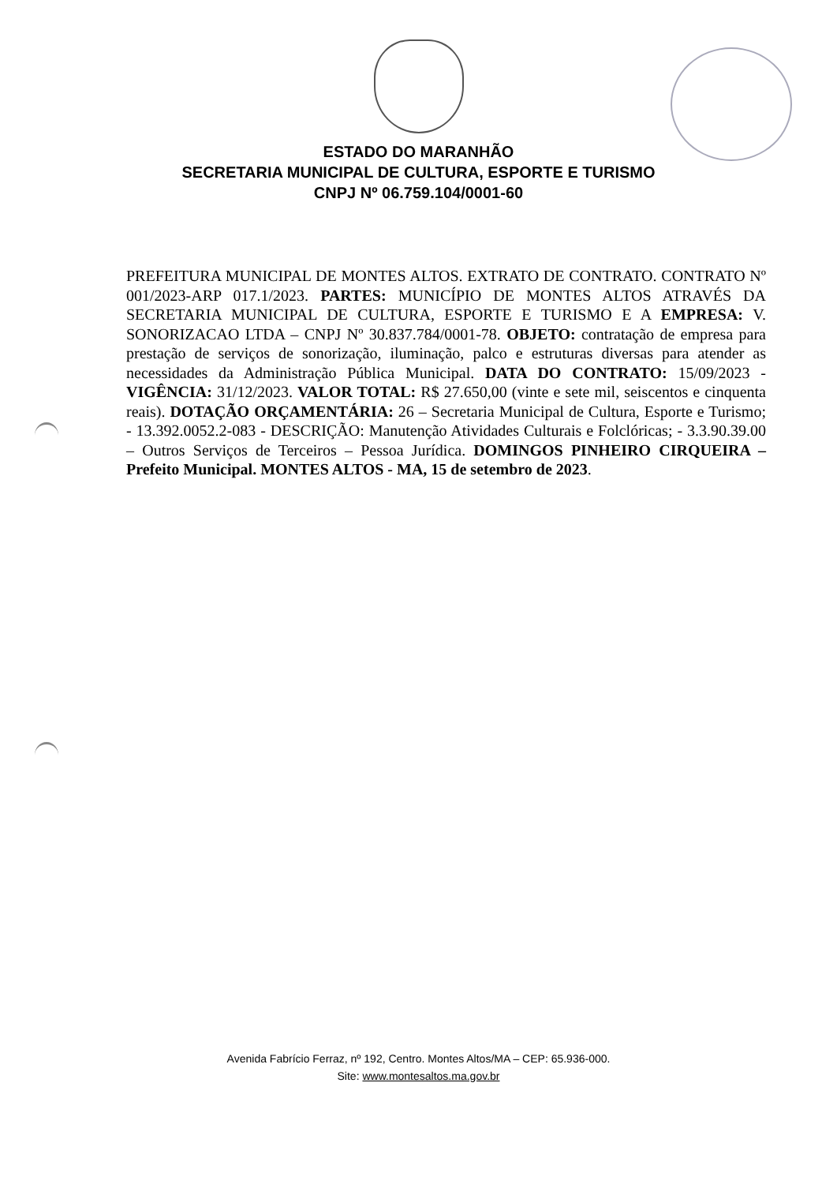ESTADO DO MARANHÃO
SECRETARIA MUNICIPAL DE CULTURA, ESPORTE E TURISMO
CNPJ Nº 06.759.104/0001-60
PREFEITURA MUNICIPAL DE MONTES ALTOS. EXTRATO DE CONTRATO. CONTRATO Nº 001/2023-ARP 017.1/2023. PARTES: MUNICÍPIO DE MONTES ALTOS ATRAVÉS DA SECRETARIA MUNICIPAL DE CULTURA, ESPORTE E TURISMO E A EMPRESA: V. SONORIZACAO LTDA – CNPJ Nº 30.837.784/0001-78. OBJETO: contratação de empresa para prestação de serviços de sonorização, iluminação, palco e estruturas diversas para atender as necessidades da Administração Pública Municipal. DATA DO CONTRATO: 15/09/2023 - VIGÊNCIA: 31/12/2023. VALOR TOTAL: R$ 27.650,00 (vinte e sete mil, seiscentos e cinquenta reais). DOTAÇÃO ORÇAMENTÁRIA: 26 – Secretaria Municipal de Cultura, Esporte e Turismo; - 13.392.0052.2-083 - DESCRIÇÃO: Manutenção Atividades Culturais e Folclóricas; - 3.3.90.39.00 – Outros Serviços de Terceiros – Pessoa Jurídica. DOMINGOS PINHEIRO CIRQUEIRA – Prefeito Municipal. MONTES ALTOS - MA, 15 de setembro de 2023.
Avenida Fabrício Ferraz, nº 192, Centro. Montes Altos/MA – CEP: 65.936-000.
Site: www.montesaltos.ma.gov.br